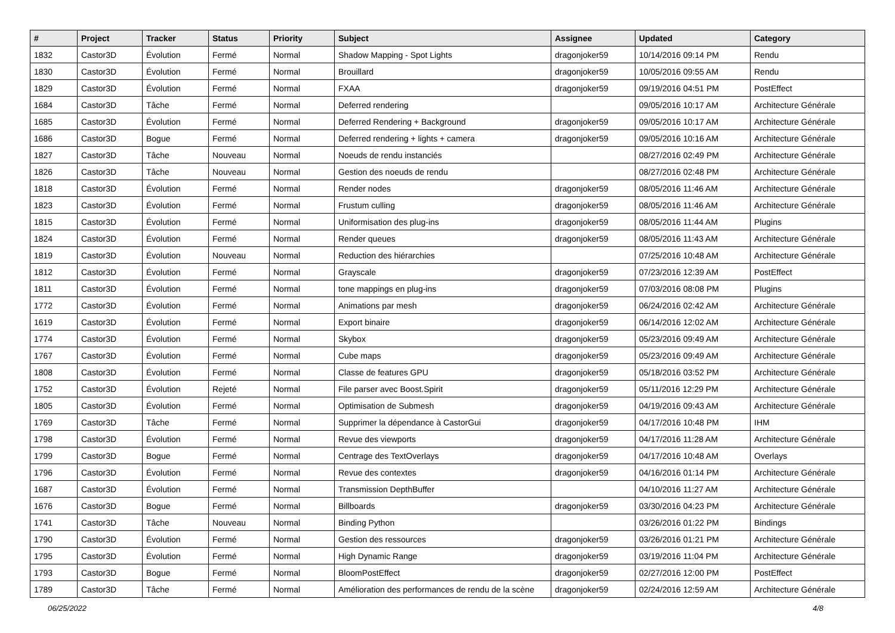| # | Project | Tracker | Status | Priority | Subject | Assignee | Updated | Category |
| --- | --- | --- | --- | --- | --- | --- | --- | --- |
| 1832 | Castor3D | Évolution | Fermé | Normal | Shadow Mapping - Spot Lights | dragonjoker59 | 10/14/2016 09:14 PM | Rendu |
| 1830 | Castor3D | Évolution | Fermé | Normal | Brouillard | dragonjoker59 | 10/05/2016 09:55 AM | Rendu |
| 1829 | Castor3D | Évolution | Fermé | Normal | FXAA | dragonjoker59 | 09/19/2016 04:51 PM | PostEffect |
| 1684 | Castor3D | Tâche | Fermé | Normal | Deferred rendering | | 09/05/2016 10:17 AM | Architecture Générale |
| 1685 | Castor3D | Évolution | Fermé | Normal | Deferred Rendering + Background | dragonjoker59 | 09/05/2016 10:17 AM | Architecture Générale |
| 1686 | Castor3D | Bogue | Fermé | Normal | Deferred rendering + lights + camera | dragonjoker59 | 09/05/2016 10:16 AM | Architecture Générale |
| 1827 | Castor3D | Tâche | Nouveau | Normal | Noeuds de rendu instanciés | | 08/27/2016 02:49 PM | Architecture Générale |
| 1826 | Castor3D | Tâche | Nouveau | Normal | Gestion des noeuds de rendu | | 08/27/2016 02:48 PM | Architecture Générale |
| 1818 | Castor3D | Évolution | Fermé | Normal | Render nodes | dragonjoker59 | 08/05/2016 11:46 AM | Architecture Générale |
| 1823 | Castor3D | Évolution | Fermé | Normal | Frustum culling | dragonjoker59 | 08/05/2016 11:46 AM | Architecture Générale |
| 1815 | Castor3D | Évolution | Fermé | Normal | Uniformisation des plug-ins | dragonjoker59 | 08/05/2016 11:44 AM | Plugins |
| 1824 | Castor3D | Évolution | Fermé | Normal | Render queues | dragonjoker59 | 08/05/2016 11:43 AM | Architecture Générale |
| 1819 | Castor3D | Évolution | Nouveau | Normal | Reduction des hiérarchies | | 07/25/2016 10:48 AM | Architecture Générale |
| 1812 | Castor3D | Évolution | Fermé | Normal | Grayscale | dragonjoker59 | 07/23/2016 12:39 AM | PostEffect |
| 1811 | Castor3D | Évolution | Fermé | Normal | tone mappings en plug-ins | dragonjoker59 | 07/03/2016 08:08 PM | Plugins |
| 1772 | Castor3D | Évolution | Fermé | Normal | Animations par mesh | dragonjoker59 | 06/24/2016 02:42 AM | Architecture Générale |
| 1619 | Castor3D | Évolution | Fermé | Normal | Export binaire | dragonjoker59 | 06/14/2016 12:02 AM | Architecture Générale |
| 1774 | Castor3D | Évolution | Fermé | Normal | Skybox | dragonjoker59 | 05/23/2016 09:49 AM | Architecture Générale |
| 1767 | Castor3D | Évolution | Fermé | Normal | Cube maps | dragonjoker59 | 05/23/2016 09:49 AM | Architecture Générale |
| 1808 | Castor3D | Évolution | Fermé | Normal | Classe de features GPU | dragonjoker59 | 05/18/2016 03:52 PM | Architecture Générale |
| 1752 | Castor3D | Évolution | Rejeté | Normal | File parser avec Boost.Spirit | dragonjoker59 | 05/11/2016 12:29 PM | Architecture Générale |
| 1805 | Castor3D | Évolution | Fermé | Normal | Optimisation de Submesh | dragonjoker59 | 04/19/2016 09:43 AM | Architecture Générale |
| 1769 | Castor3D | Tâche | Fermé | Normal | Supprimer la dépendance à CastorGui | dragonjoker59 | 04/17/2016 10:48 PM | IHM |
| 1798 | Castor3D | Évolution | Fermé | Normal | Revue des viewports | dragonjoker59 | 04/17/2016 11:28 AM | Architecture Générale |
| 1799 | Castor3D | Bogue | Fermé | Normal | Centrage des TextOverlays | dragonjoker59 | 04/17/2016 10:48 AM | Overlays |
| 1796 | Castor3D | Évolution | Fermé | Normal | Revue des contextes | dragonjoker59 | 04/16/2016 01:14 PM | Architecture Générale |
| 1687 | Castor3D | Évolution | Fermé | Normal | Transmission DepthBuffer | | 04/10/2016 11:27 AM | Architecture Générale |
| 1676 | Castor3D | Bogue | Fermé | Normal | Billboards | dragonjoker59 | 03/30/2016 04:23 PM | Architecture Générale |
| 1741 | Castor3D | Tâche | Nouveau | Normal | Binding Python | | 03/26/2016 01:22 PM | Bindings |
| 1790 | Castor3D | Évolution | Fermé | Normal | Gestion des ressources | dragonjoker59 | 03/26/2016 01:21 PM | Architecture Générale |
| 1795 | Castor3D | Évolution | Fermé | Normal | High Dynamic Range | dragonjoker59 | 03/19/2016 11:04 PM | Architecture Générale |
| 1793 | Castor3D | Bogue | Fermé | Normal | BloomPostEffect | dragonjoker59 | 02/27/2016 12:00 PM | PostEffect |
| 1789 | Castor3D | Tâche | Fermé | Normal | Amélioration des performances de rendu de la scène | dragonjoker59 | 02/24/2016 12:59 AM | Architecture Générale |
06/25/2022 4/8